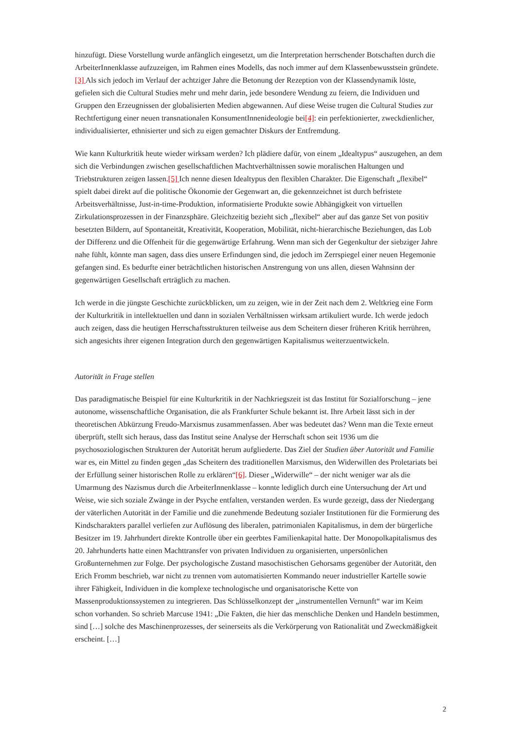hinzufügt. Diese Vorstellung wurde anfänglich eingesetzt, um die Interpretation herrschender Botschaften durch die ArbeiterInnenklasse aufzuzeigen, im Rahmen eines Modells, das noch immer auf dem Klassenbewusstsein gründete.[3] Als sich jedoch im Verlauf der achtziger Jahre die Betonung der Rezeption von der Klassendynamik löste, gefielen sich die Cultural Studies mehr und mehr darin, jede besondere Wendung zu feiern, die Individuen und Gruppen den Erzeugnissen der globalisierten Medien abgewannen. Auf diese Weise trugen die Cultural Studies zur Rechtfertigung einer neuen transnationalen KonsumentInnenideologie bei[4]: ein perfektionierter, zweckdienlicher, individualisierter, ethnisierter und sich zu eigen gemachter Diskurs der Entfremdung.
Wie kann Kulturkritik heute wieder wirksam werden? Ich plädiere dafür, von einem „Idealtypus“ auszugehen, an dem sich die Verbindungen zwischen gesellschaftlichen Machtverhältnissen sowie moralischen Haltungen und Triebstrukturen zeigen lassen.[5] Ich nenne diesen Idealtypus den flexiblen Charakter. Die Eigenschaft „flexibel“ spielt dabei direkt auf die politische Ökonomie der Gegenwart an, die gekennzeichnet ist durch befristete Arbeitsverhältnisse, Just-in-time-Produktion, informatisierte Produkte sowie Abhängigkeit von virtuellen Zirkulationsprozessen in der Finanzsphäre. Gleichzeitig bezieht sich „flexibel“ aber auf das ganze Set von positiv besetzten Bildern, auf Spontaneität, Kreativität, Kooperation, Mobilität, nicht-hierarchische Beziehungen, das Lob der Differenz und die Offenheit für die gegenwärtige Erfahrung. Wenn man sich der Gegenkultur der siebziger Jahre nahe fühlt, könnte man sagen, dass dies unsere Erfindungen sind, die jedoch im Zerrspiegel einer neuen Hegemonie gefangen sind. Es bedurfte einer beträchtlichen historischen Anstrengung von uns allen, diesen Wahnsinn der gegenwärtigen Gesellschaft erträglich zu machen.
Ich werde in die jüngste Geschichte zurückblicken, um zu zeigen, wie in der Zeit nach dem 2. Weltkrieg eine Form der Kulturkritik in intellektuellen und dann in sozialen Verhältnissen wirksam artikuliert wurde. Ich werde jedoch auch zeigen, dass die heutigen Herrschaftsstrukturen teilweise aus dem Scheitern dieser früheren Kritik herrühren, sich angesichts ihrer eigenen Integration durch den gegenwärtigen Kapitalismus weiterzuentwickeln.
Autorität in Frage stellen
Das paradigmatische Beispiel für eine Kulturkritik in der Nachkriegszeit ist das Institut für Sozialforschung – jene autonome, wissenschaftliche Organisation, die als Frankfurter Schule bekannt ist. Ihre Arbeit lässt sich in der theoretischen Abkürzung Freudo-Marxismus zusammenfassen. Aber was bedeutet das? Wenn man die Texte erneut überprüft, stellt sich heraus, dass das Institut seine Analyse der Herrschaft schon seit 1936 um die psychosoziologischen Strukturen der Autorität herum aufgliederte. Das Ziel der Studien über Autorität und Familie war es, ein Mittel zu finden gegen „das Scheitern des traditionellen Marxismus, den Widerwillen des Proletariats bei der Erfüllung seiner historischen Rolle zu erklären“[6]. Dieser „Widerwille“ – der nicht weniger war als die Umarmung des Nazismus durch die ArbeiterInnenklasse – konnte lediglich durch eine Untersuchung der Art und Weise, wie sich soziale Zwänge in der Psyche entfalten, verstanden werden. Es wurde gezeigt, dass der Niedergang der väterlichen Autorität in der Familie und die zunehmende Bedeutung sozialer Institutionen für die Formierung des Kindscharakters parallel verliefen zur Auflösung des liberalen, patrimonialen Kapitalismus, in dem der bürgerliche Besitzer im 19. Jahrhundert direkte Kontrolle über ein geerbtes Familienkapital hatte. Der Monopolkapitalismus des 20. Jahrhunderts hatte einen Machttransfer von privaten Individuen zu organisierten, unpersönlichen Großunternehmen zur Folge. Der psychologische Zustand masochistischen Gehorsams gegenüber der Autorität, den Erich Fromm beschrieb, war nicht zu trennen vom automatisierten Kommando neuer industrieller Kartelle sowie ihrer Fähigkeit, Individuen in die komplexe technologische und organisatorische Kette von Massenproduktionssystemen zu integrieren. Das Schlüsselkonzept der „instrumentellen Vernunft“ war im Keim schon vorhanden. So schrieb Marcuse 1941: „Die Fakten, die hier das menschliche Denken und Handeln bestimmen, sind […] solche des Maschinenprozesses, der seinerseits als die Verkörperung von Rationalität und Zweckmäßigkeit erscheint. […]
2